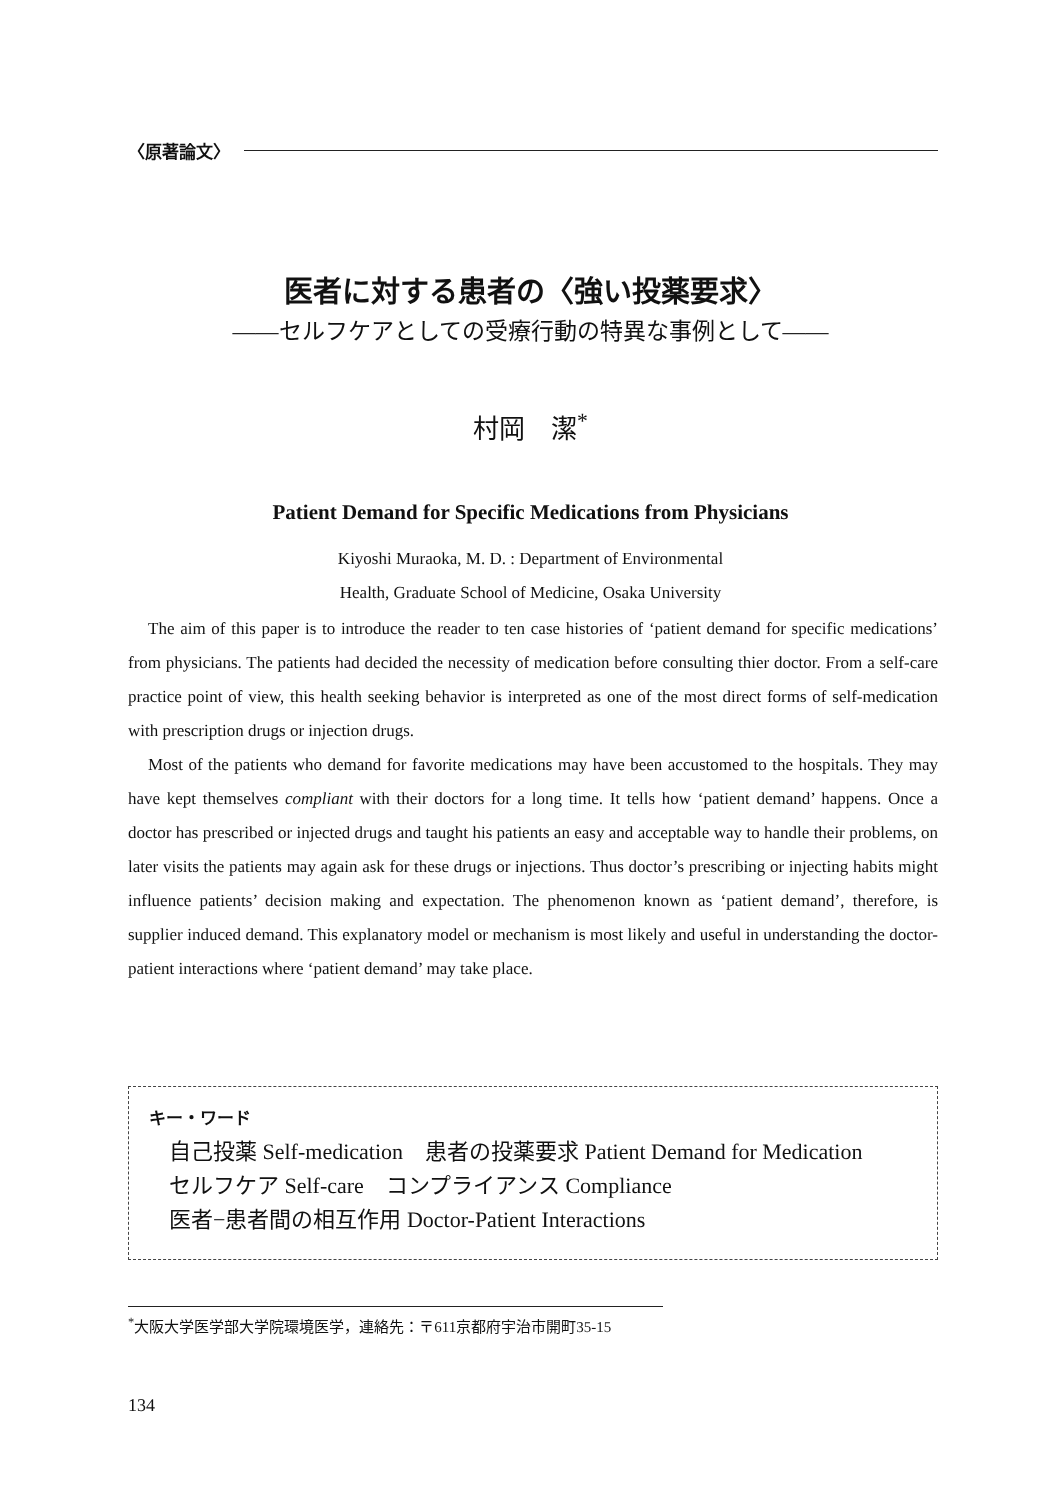〈原著論文〉
医者に対する患者の〈強い投薬要求〉
――セルフケアとしての受療行動の特異な事例として――
村岡　潔<sup>*</sup>
Patient Demand for Specific Medications from Physicians
Kiyoshi Muraoka, M. D. : Department of Environmental
Health, Graduate School of Medicine, Osaka University
The aim of this paper is to introduce the reader to ten case histories of ‘patient demand for specific medications’ from physicians. The patients had decided the necessity of medication before consulting thier doctor. From a self-care practice point of view, this health seeking behavior is interpreted as one of the most direct forms of self-medication with prescription drugs or injection drugs.
Most of the patients who demand for favorite medications may have been accustomed to the hospitals. They may have kept themselves compliant with their doctors for a long time. It tells how ‘patient demand’ happens. Once a doctor has prescribed or injected drugs and taught his patients an easy and acceptable way to handle their problems, on later visits the patients may again ask for these drugs or injections. Thus doctor’s prescribing or injecting habits might influence patients’ decision making and expectation. The phenomenon known as ‘patient demand’, therefore, is supplier induced demand. This explanatory model or mechanism is most likely and useful in understanding the doctor-patient interactions where ‘patient demand’ may take place.
キー・ワード
自己投薬 Self-medication　患者の投薬要求 Patient Demand for Medication
セルフケア Self-care　コンプライアンス Compliance
医者−患者間の相互作用 Doctor-Patient Interactions
<sup>*</sup> 大阪大学医学部大学院環境医学，連絡先：〒611京都府宇治市開町35-15
134